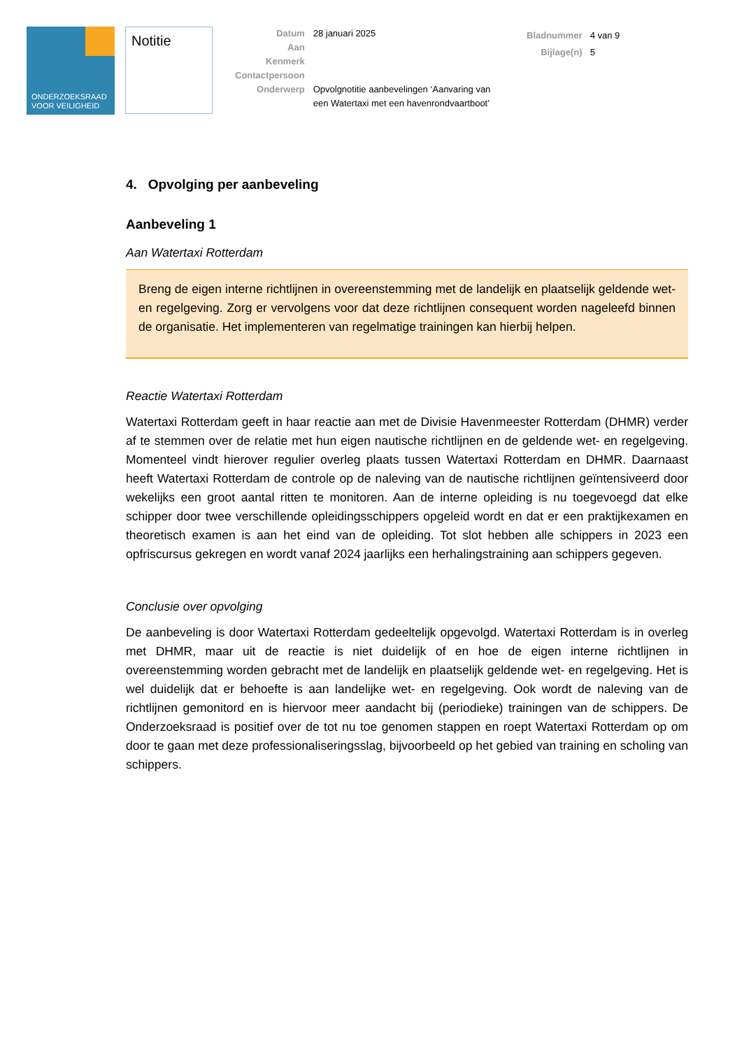ONDERZOEKSRAAD
VOOR VEILIGHEID
Notitie
| Datum | 28 januari 2025 |
| Aan | |
| Kenmerk | |
| Contactpersoon | |
| Onderwerp | Opvolgnotitie aanbevelingen ‘Aanvaring van een Watertaxi met een havenrondvaartboot’ |
| Bladnummer | 4 van 9 |
| Bijlage(n) | 5 |
4. Opvolging per aanbeveling
Aanbeveling 1
Aan Watertaxi Rotterdam
Breng de eigen interne richtlijnen in overeenstemming met de landelijk en plaatselijk geldende wet- en regelgeving. Zorg er vervolgens voor dat deze richtlijnen consequent worden nageleefd binnen de organisatie. Het implementeren van regelmatige trainingen kan hierbij helpen.
Reactie Watertaxi Rotterdam
Watertaxi Rotterdam geeft in haar reactie aan met de Divisie Havenmeester Rotterdam (DHMR) verder af te stemmen over de relatie met hun eigen nautische richtlijnen en de geldende wet- en regelgeving. Momenteel vindt hierover regulier overleg plaats tussen Watertaxi Rotterdam en DHMR. Daarnaast heeft Watertaxi Rotterdam de controle op de naleving van de nautische richtlijnen geïntensiveerd door wekelijks een groot aantal ritten te monitoren. Aan de interne opleiding is nu toegevoegd dat elke schipper door twee verschillende opleidingsschippers opgeleid wordt en dat er een praktijkexamen en theoretisch examen is aan het eind van de opleiding. Tot slot hebben alle schippers in 2023 een opfriscursus gekregen en wordt vanaf 2024 jaarlijks een herhalingstraining aan schippers gegeven.
Conclusie over opvolging
De aanbeveling is door Watertaxi Rotterdam gedeeltelijk opgevolgd. Watertaxi Rotterdam is in overleg met DHMR, maar uit de reactie is niet duidelijk of en hoe de eigen interne richtlijnen in overeenstemming worden gebracht met de landelijk en plaatselijk geldende wet- en regelgeving. Het is wel duidelijk dat er behoefte is aan landelijke wet- en regelgeving. Ook wordt de naleving van de richtlijnen gemonitord en is hiervoor meer aandacht bij (periodieke) trainingen van de schippers. De Onderzoeksraad is positief over de tot nu toe genomen stappen en roept Watertaxi Rotterdam op om door te gaan met deze professionaliseringsslag, bijvoorbeeld op het gebied van training en scholing van schippers.